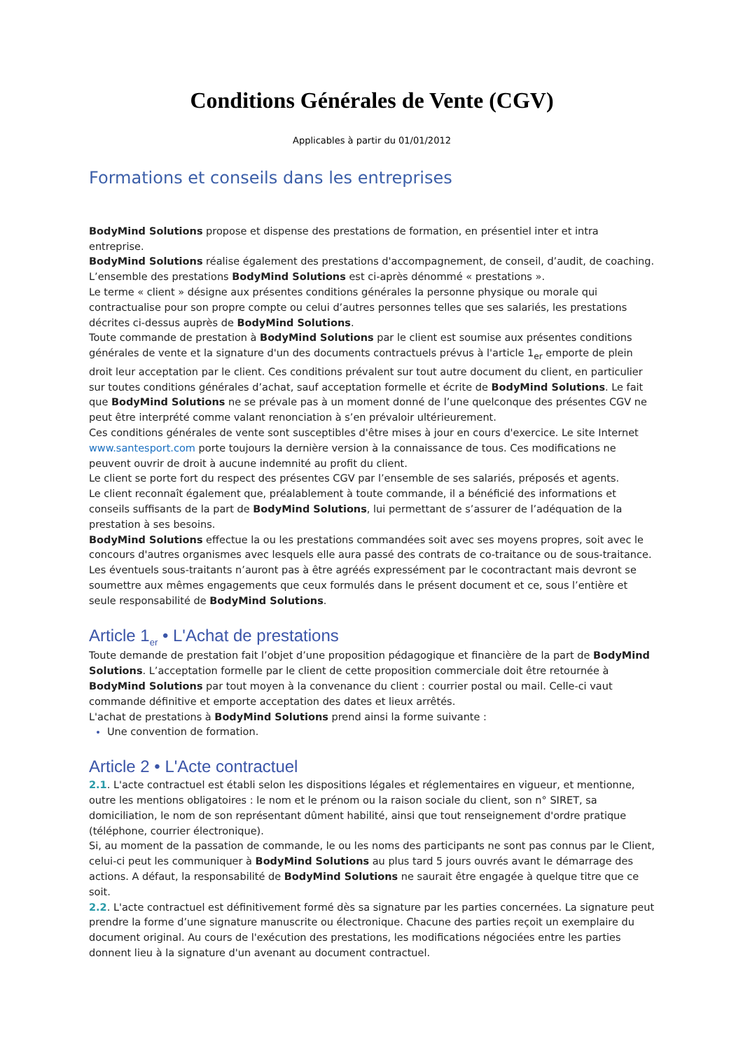Conditions Générales de Vente (CGV)
Applicables à partir du 01/01/2012
Formations et conseils dans les entreprises
BodyMind Solutions propose et dispense des prestations de formation, en présentiel inter et intra entreprise.
BodyMind Solutions réalise également des prestations d'accompagnement, de conseil, d’audit, de coaching.
L’ensemble des prestations BodyMind Solutions est ci-après dénommé « prestations ».
Le terme « client » désigne aux présentes conditions générales la personne physique ou morale qui contractualise pour son propre compte ou celui d’autres personnes telles que ses salariés, les prestations décrites ci-dessus auprès de BodyMind Solutions.
Toute commande de prestation à BodyMind Solutions par le client est soumise aux présentes conditions générales de vente et la signature d'un des documents contractuels prévus à l'article 1<sub>er</sub> emporte de plein droit leur acceptation par le client. Ces conditions prévalent sur tout autre document du client, en particulier sur toutes conditions générales d’achat, sauf acceptation formelle et écrite de BodyMind Solutions. Le fait que BodyMind Solutions ne se prévale pas à un moment donné de l’une quelconque des présentes CGV ne peut être interprété comme valant renonciation à s’en prévaloir ultérieurement.
Ces conditions générales de vente sont susceptibles d'être mises à jour en cours d'exercice. Le site Internet www.santesport.com porte toujours la dernière version à la connaissance de tous. Ces modifications ne peuvent ouvrir de droit à aucune indemnité au profit du client.
Le client se porte fort du respect des présentes CGV par l’ensemble de ses salariés, préposés et agents.
Le client reconnaît également que, préalablement à toute commande, il a bénéficié des informations et conseils suffisants de la part de BodyMind Solutions, lui permettant de s’assurer de l’adéquation de la prestation à ses besoins.
BodyMind Solutions effectue la ou les prestations commandées soit avec ses moyens propres, soit avec le concours d'autres organismes avec lesquels elle aura passé des contrats de co-traitance ou de sous-traitance. Les éventuels sous-traitants n’auront pas à être agréés expressément par le cocontractant mais devront se soumettre aux mêmes engagements que ceux formulés dans le présent document et ce, sous l’entière et seule responsabilité de BodyMind Solutions.
Article 1<sub>er</sub> • L'Achat de prestations
Toute demande de prestation fait l’objet d’une proposition pédagogique et financière de la part de BodyMind Solutions. L’acceptation formelle par le client de cette proposition commerciale doit être retournée à BodyMind Solutions par tout moyen à la convenance du client : courrier postal ou mail. Celle-ci vaut commande définitive et emporte acceptation des dates et lieux arrêtés.
L'achat de prestations à BodyMind Solutions prend ainsi la forme suivante :
Une convention de formation.
Article 2 • L'Acte contractuel
2.1. L'acte contractuel est établi selon les dispositions légales et réglementaires en vigueur, et mentionne, outre les mentions obligatoires : le nom et le prénom ou la raison sociale du client, son n° SIRET, sa domiciliation, le nom de son représentant dûment habilité, ainsi que tout renseignement d'ordre pratique (téléphone, courrier électronique).
Si, au moment de la passation de commande, le ou les noms des participants ne sont pas connus par le Client, celui-ci peut les communiquer à BodyMind Solutions au plus tard 5 jours ouvrés avant le démarrage des actions. A défaut, la responsabilité de BodyMind Solutions ne saurait être engagée à quelque titre que ce soit.
2.2. L'acte contractuel est définitivement formé dès sa signature par les parties concernées. La signature peut prendre la forme d’une signature manuscrite ou électronique. Chacune des parties reçoit un exemplaire du document original. Au cours de l'exécution des prestations, les modifications négociées entre les parties donnent lieu à la signature d'un avenant au document contractuel.